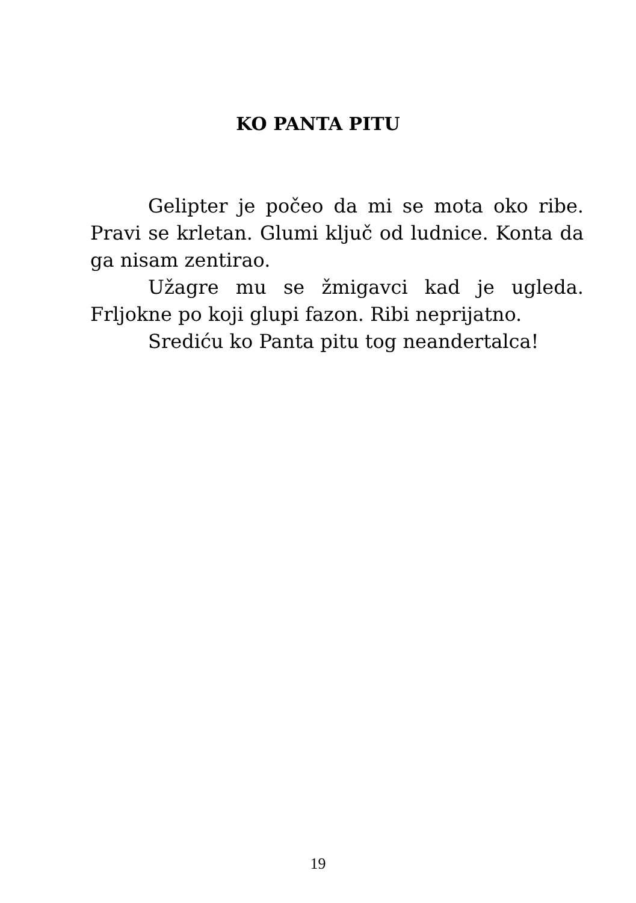KO PANTA PITU
Gelipter je počeo da mi se mota oko ribe. Pravi se krletan. Glumi ključ od ludnice. Konta da ga nisam zentirao.
Užagre mu se žmigavci kad je ugleda. Frljokne po koji glupi fazon. Ribi neprijatno.
Srediću ko Panta pitu tog neandertalca!
19